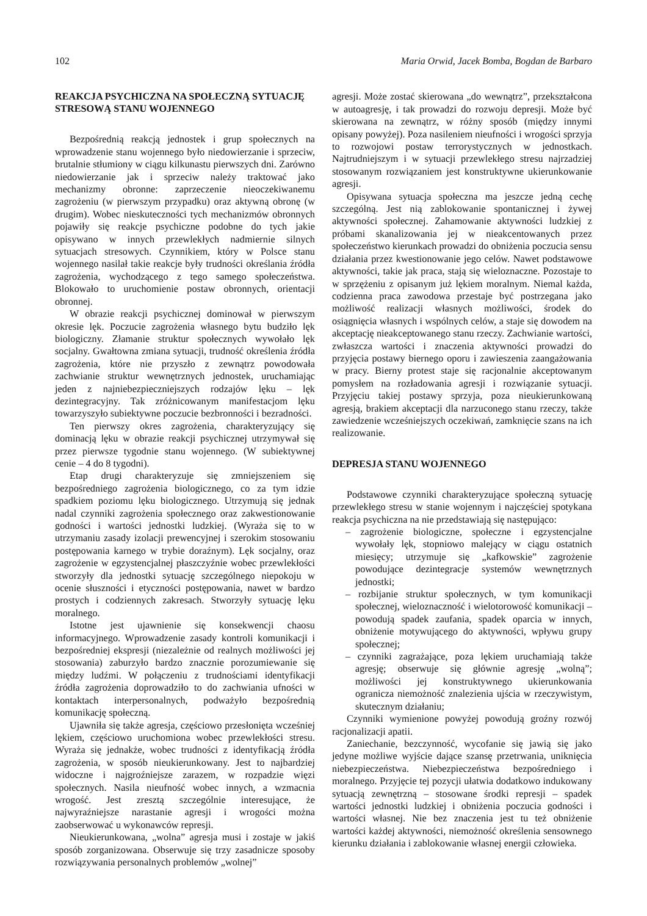102 Maria Orwid, Jacek Bomba, Bogdan de Barbaro
REAKCJA PSYCHICZNA NA SPOŁECZNĄ SYTUACJĘ STRESOWĄ STANU WOJENNEGO
Bezpośrednią reakcją jednostek i grup społecznych na wprowadzenie stanu wojennego było niedowierzanie i sprzeciw, brutalnie stłumiony w ciągu kilkunastu pierwszych dni. Zarówno niedowierzanie jak i sprzeciw należy traktować jako mechanizmy obronne: zaprzeczenie nieoczekiwanemu zagrożeniu (w pierwszym przypadku) oraz aktywną obronę (w drugim). Wobec nieskuteczności tych mechanizmów obronnych pojawiły się reakcje psychiczne podobne do tych jakie opisywano w innych przewlekłych nadmiernie silnych sytuacjach stresowych. Czynnikiem, który w Polsce stanu wojennego nasilał takie reakcje były trudności określania źródła zagrożenia, wychodzącego z tego samego społeczeństwa. Blokowało to uruchomienie postaw obronnych, orientacji obronnej.
W obrazie reakcji psychicznej dominował w pierwszym okresie lęk. Poczucie zagrożenia własnego bytu budziło lęk biologiczny. Złamanie struktur społecznych wywołało lęk socjalny. Gwałtowna zmiana sytuacji, trudność określenia źródła zagrożenia, które nie przyszło z zewnątrz powodowała zachwianie struktur wewnętrznych jednostek, uruchamiając jeden z najniebezpieczniejszych rodzajów lęku – lęk dezintegracyjny. Tak zróżnicowanym manifestacjom lęku towarzyszyło subiektywne poczucie bezbronności i bezradności.
Ten pierwszy okres zagrożenia, charakteryzujący się dominacją lęku w obrazie reakcji psychicznej utrzymywał się przez pierwsze tygodnie stanu wojennego. (W subiektywnej cenie – 4 do 8 tygodni).
Etap drugi charakteryzuje się zmniejszeniem się bezpośredniego zagrożenia biologicznego, co za tym idzie spadkiem poziomu lęku biologicznego. Utrzymują się jednak nadal czynniki zagrożenia społecznego oraz zakwestionowanie godności i wartości jednostki ludzkiej. (Wyraża się to w utrzymaniu zasady izolacji prewencyjnej i szerokim stosowaniu postępowania karnego w trybie doraźnym). Lęk socjalny, oraz zagrożenie w egzystencjalnej płaszczyźnie wobec przewlekłości stworzyły dla jednostki sytuację szczególnego niepokoju w ocenie słuszności i etyczności postępowania, nawet w bardzo prostych i codziennych zakresach. Stworzyły sytuację lęku moralnego.
Istotne jest ujawnienie się konsekwencji chaosu informacyjnego. Wprowadzenie zasady kontroli komunikacji i bezpośredniej ekspresji (niezależnie od realnych możliwości jej stosowania) zaburzyło bardzo znacznie porozumiewanie się między ludźmi. W połączeniu z trudnościami identyfikacji źródła zagrożenia doprowadziło to do zachwiania ufności w kontaktach interpersonalnych, podważyło bezpośrednią komunikację społeczną.
Ujawniła się także agresja, częściowo przesłonięta wcześniej lękiem, częściowo uruchomiona wobec przewlekłości stresu. Wyraża się jednakże, wobec trudności z identyfikacją źródła zagrożenia, w sposób nieukierunkowany. Jest to najbardziej widoczne i najgroźniejsze zarazem, w rozpadzie więzi społecznych. Nasila nieufność wobec innych, a wzmacnia wrogość. Jest zresztą szczególnie interesujące, że najwyraźniejsze narastanie agresji i wrogości można zaobserwować u wykonawców represji.
Nieukierunkowana, „wolna” agresja musi i zostaje w jakiś sposób zorganizowana. Obserwuje się trzy zasadnicze sposoby rozwiązywania personalnych problemów „wolnej”
agresji. Może zostać skierowana „do wewnątrz”, przekształcona w autoagresję, i tak prowadzi do rozwoju depresji. Może być skierowana na zewnątrz, w różny sposób (między innymi opisany powyżej). Poza nasileniem nieufności i wrogości sprzyja to rozwojowi postaw terrorystycznych w jednostkach. Najtrudniejszym i w sytuacji przewlekłego stresu najrzadziej stosowanym rozwiązaniem jest konstruktywne ukierunkowanie agresji.
Opisywana sytuacja społeczna ma jeszcze jedną cechę szczególną. Jest nią zablokowanie spontanicznej i żywej aktywności społecznej. Zahamowanie aktywności ludzkiej z próbami skanalizowania jej w nieakcentowanych przez społeczeństwo kierunkach prowadzi do obniżenia poczucia sensu działania przez kwestionowanie jego celów. Nawet podstawowe aktywności, takie jak praca, stają się wieloznaczne. Pozostaje to w sprzężeniu z opisanym już lękiem moralnym. Niemal każda, codzienna praca zawodowa przestaje być postrzegana jako możliwość realizacji własnych możliwości, środek do osiągnięcia własnych i wspólnych celów, a staje się dowodem na akceptację nieakceptowanego stanu rzeczy. Zachwianie wartości, zwłaszcza wartości i znaczenia aktywności prowadzi do przyjęcia postawy biernego oporu i zawieszenia zaangażowania w pracy. Bierny protest staje się racjonalnie akceptowanym pomysłem na rozładowania agresji i rozwiązanie sytuacji. Przyjęciu takiej postawy sprzyja, poza nieukierunkowaną agresją, brakiem akceptacji dla narzuconego stanu rzeczy, także zawiedzenie wcześniejszych oczekiwań, zamknięcie szans na ich realizowanie.
DEPRESJA STANU WOJENNEGO
Podstawowe czynniki charakteryzujące społeczną sytuację przewlekłego stresu w stanie wojennym i najczęściej spotykana reakcja psychiczna na nie przedstawiają się następująco:
– zagrożenie biologiczne, społeczne i egzystencjalne wywołały lęk, stopniowo malejący w ciągu ostatnich miesięcy; utrzymuje się „kafkowskie” zagrożenie powodujące dezintegracje systemów wewnętrznych jednostki;
– rozbijanie struktur społecznych, w tym komunikacji społecznej, wieloznaczność i wielotorowość komunikacji – powodują spadek zaufania, spadek oparcia w innych, obniżenie motywującego do aktywności, wpływu grupy społecznej;
– czynniki zagrażające, poza lękiem uruchamiają także agresję; obserwuje się głównie agresję „wolną”; możliwości jej konstruktywnego ukierunkowania ogranicza niemożność znalezienia ujścia w rzeczywistym, skutecznym działaniu;
Czynniki wymienione powyżej powodują groźny rozwój racjonalizacji apatii.
Zaniechanie, bezczynność, wycofanie się jawią się jako jedyne możliwe wyjście dające szansę przetrwania, uniknięcia niebezpieczeństwa. Niebezpieczeństwa bezpośredniego i moralnego. Przyjęcie tej pozycji ułatwia dodatkowo indukowany sytuacją zewnętrzną – stosowane środki represji – spadek wartości jednostki ludzkiej i obniżenia poczucia godności i wartości własnej. Nie bez znaczenia jest tu też obniżenie wartości każdej aktywności, niemożność określenia sensownego kierunku działania i zablokowanie własnej energii człowieka.